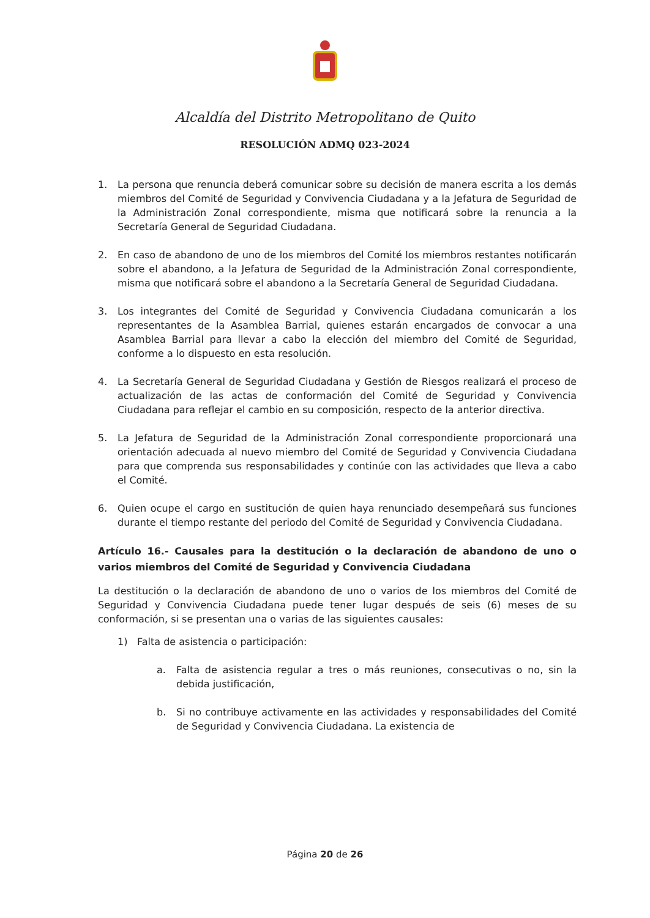Alcaldía del Distrito Metropolitano de Quito
RESOLUCIÓN ADMQ 023-2024
1. La persona que renuncia deberá comunicar sobre su decisión de manera escrita a los demás miembros del Comité de Seguridad y Convivencia Ciudadana y a la Jefatura de Seguridad de la Administración Zonal correspondiente, misma que notificará sobre la renuncia a la Secretaría General de Seguridad Ciudadana.
2. En caso de abandono de uno de los miembros del Comité los miembros restantes notificarán sobre el abandono, a la Jefatura de Seguridad de la Administración Zonal correspondiente, misma que notificará sobre el abandono a la Secretaría General de Seguridad Ciudadana.
3. Los integrantes del Comité de Seguridad y Convivencia Ciudadana comunicarán a los representantes de la Asamblea Barrial, quienes estarán encargados de convocar a una Asamblea Barrial para llevar a cabo la elección del miembro del Comité de Seguridad, conforme a lo dispuesto en esta resolución.
4. La Secretaría General de Seguridad Ciudadana y Gestión de Riesgos realizará el proceso de actualización de las actas de conformación del Comité de Seguridad y Convivencia Ciudadana para reflejar el cambio en su composición, respecto de la anterior directiva.
5. La Jefatura de Seguridad de la Administración Zonal correspondiente proporcionará una orientación adecuada al nuevo miembro del Comité de Seguridad y Convivencia Ciudadana para que comprenda sus responsabilidades y continúe con las actividades que lleva a cabo el Comité.
6. Quien ocupe el cargo en sustitución de quien haya renunciado desempeñará sus funciones durante el tiempo restante del periodo del Comité de Seguridad y Convivencia Ciudadana.
Artículo 16.- Causales para la destitución o la declaración de abandono de uno o varios miembros del Comité de Seguridad y Convivencia Ciudadana
La destitución o la declaración de abandono de uno o varios de los miembros del Comité de Seguridad y Convivencia Ciudadana puede tener lugar después de seis (6) meses de su conformación, si se presentan una o varias de las siguientes causales:
1) Falta de asistencia o participación:
a. Falta de asistencia regular a tres o más reuniones, consecutivas o no, sin la debida justificación,
b. Si no contribuye activamente en las actividades y responsabilidades del Comité de Seguridad y Convivencia Ciudadana. La existencia de
Página 20 de 26